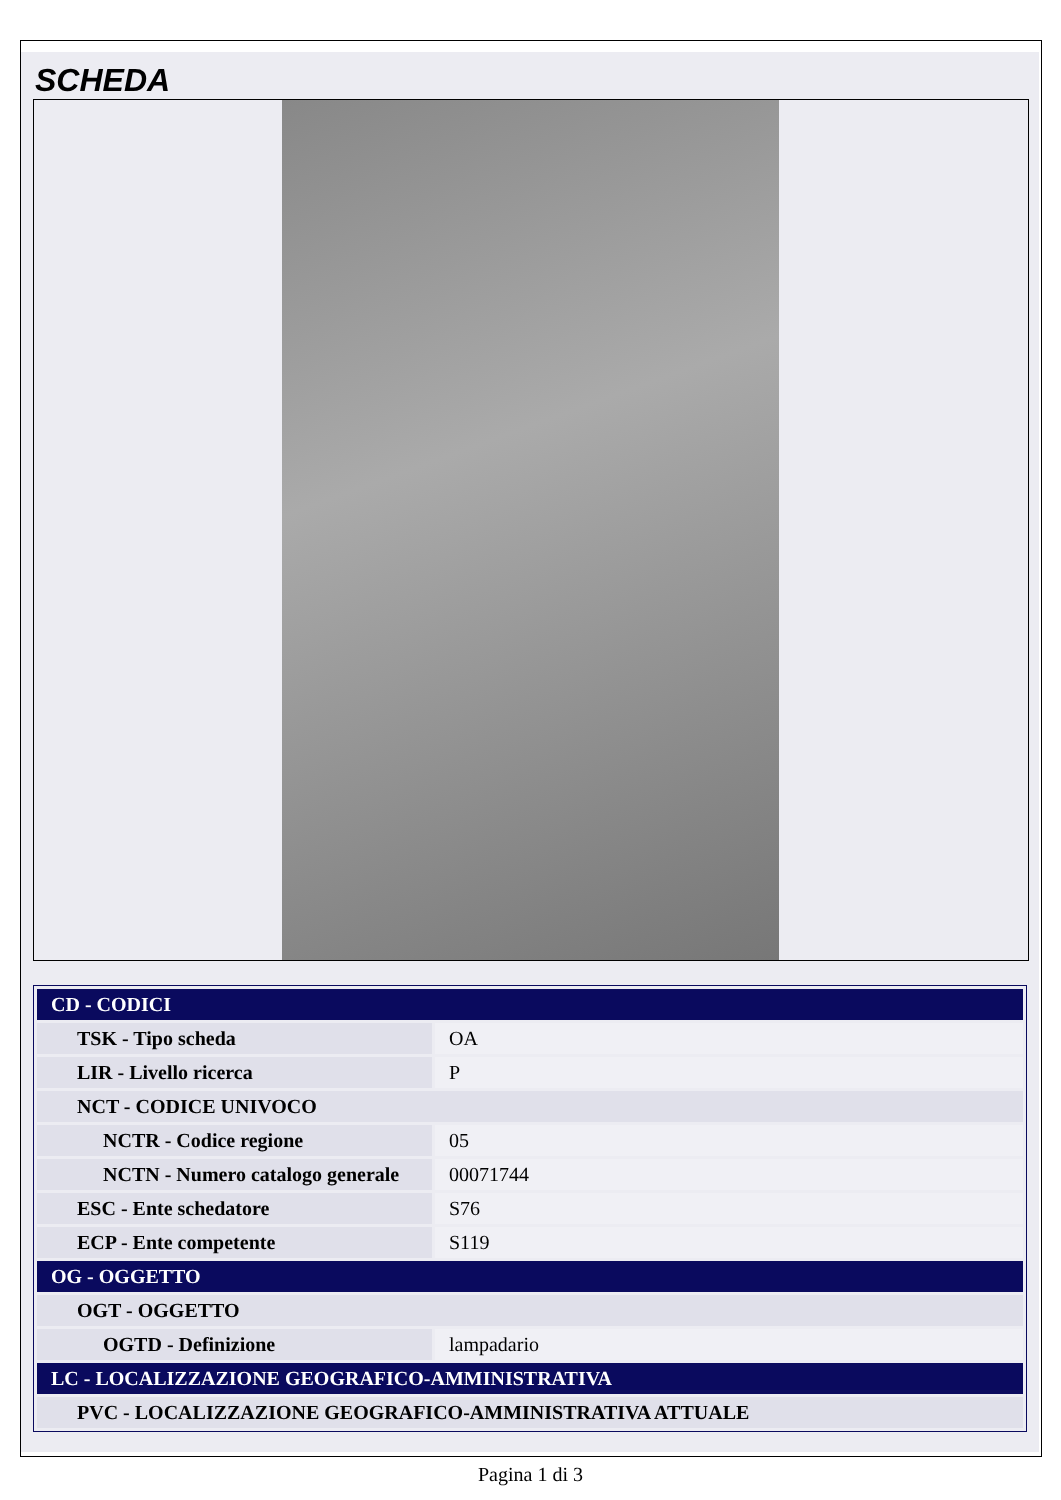SCHEDA
| CD - CODICI | |
| TSK - Tipo scheda | OA |
| LIR - Livello ricerca | P |
| NCT - CODICE UNIVOCO | |
| NCTR - Codice regione | 05 |
| NCTN - Numero catalogo generale | 00071744 |
| ESC - Ente schedatore | S76 |
| ECP - Ente competente | S119 |
| OG - OGGETTO | |
| OGT - OGGETTO | |
| OGTD - Definizione | lampadario |
| LC - LOCALIZZAZIONE GEOGRAFICO-AMMINISTRATIVA | |
| PVC - LOCALIZZAZIONE GEOGRAFICO-AMMINISTRATIVA ATTUALE | |
Pagina 1 di 3